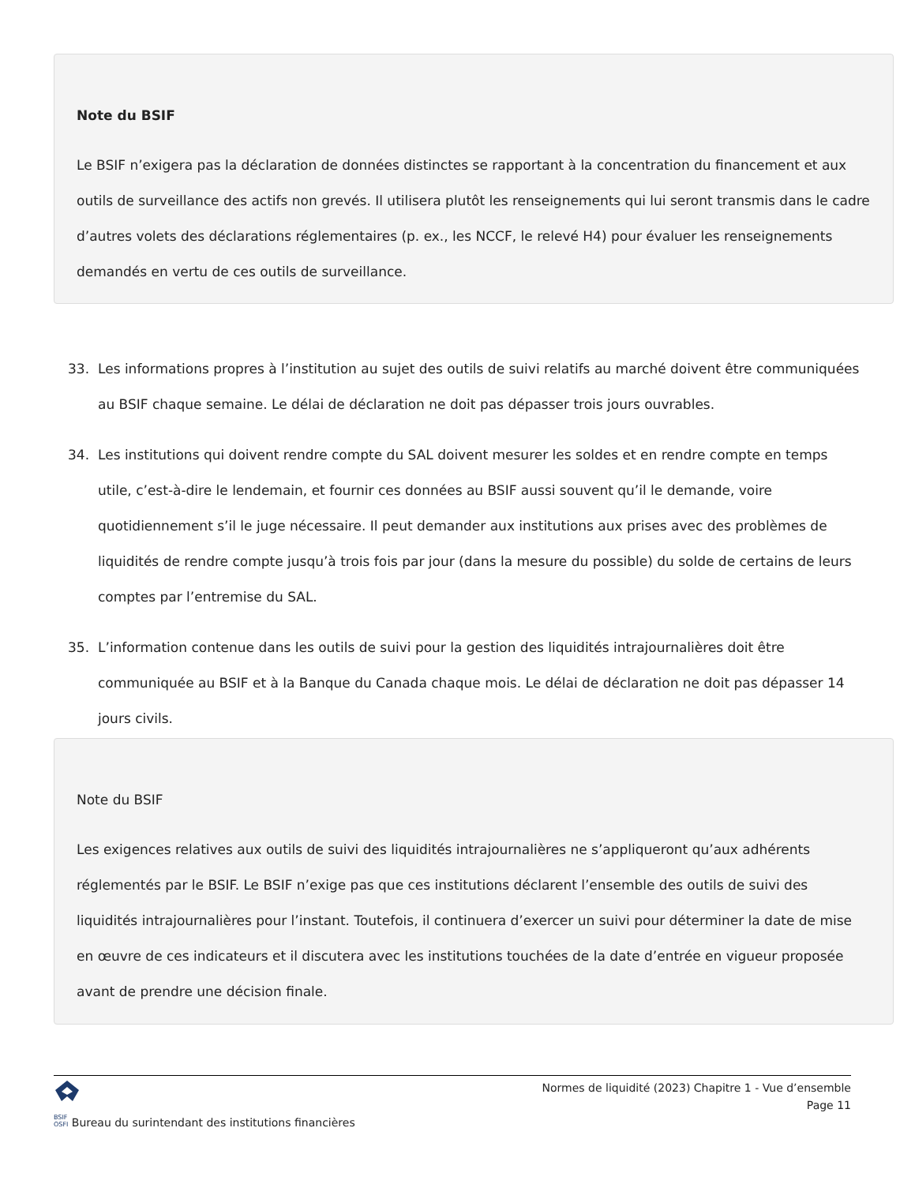Note du BSIF
Le BSIF n’exigera pas la déclaration de données distinctes se rapportant à la concentration du financement et aux outils de surveillance des actifs non grevés. Il utilisera plutôt les renseignements qui lui seront transmis dans le cadre d’autres volets des déclarations réglementaires (p. ex., les NCCF, le relevé H4) pour évaluer les renseignements demandés en vertu de ces outils de surveillance.
33. Les informations propres à l’institution au sujet des outils de suivi relatifs au marché doivent être communiquées au BSIF chaque semaine. Le délai de déclaration ne doit pas dépasser trois jours ouvrables.
34. Les institutions qui doivent rendre compte du SAL doivent mesurer les soldes et en rendre compte en temps utile, c’est-à-dire le lendemain, et fournir ces données au BSIF aussi souvent qu’il le demande, voire quotidiennement s’il le juge nécessaire. Il peut demander aux institutions aux prises avec des problèmes de liquidités de rendre compte jusqu’à trois fois par jour (dans la mesure du possible) du solde de certains de leurs comptes par l’entremise du SAL.
35. L’information contenue dans les outils de suivi pour la gestion des liquidités intrajournalières doit être communiquée au BSIF et à la Banque du Canada chaque mois. Le délai de déclaration ne doit pas dépasser 14 jours civils.
Note du BSIF
Les exigences relatives aux outils de suivi des liquidités intrajournalières ne s’appliqueront qu’aux adhérents réglementés par le BSIF. Le BSIF n’exige pas que ces institutions déclarent l’ensemble des outils de suivi des liquidités intrajournalières pour l’instant. Toutefois, il continuera d’exercer un suivi pour déterminer la date de mise en œuvre de ces indicateurs et il discutera avec les institutions touchées de la date d’entrée en vigueur proposée avant de prendre une décision finale.
Normes de liquidité (2023) Chapitre 1 - Vue d’ensemble
Page 11
BSIF
OSFI Bureau du surintendant des institutions financières